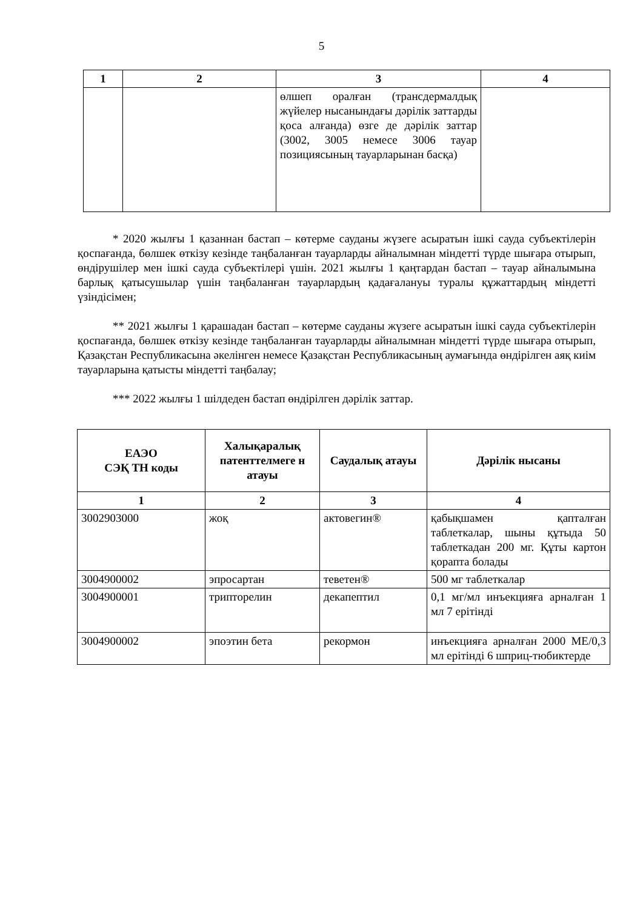5
| 1 | 2 | 3 | 4 |
| --- | --- | --- | --- |
| | | өлшеп оралған (трансдермалдық жүйелер нысанындағы дәрілік заттарды қоса алғанда) өзге де дәрілік заттар (3002, 3005 немесе 3006 тауар позициясының тауарларынан басқа) | |
* 2020 жылғы 1 қазаннан бастап – көтерме сауданы жүзеге асыратын ішкі сауда субъектілерін қоспағанда, бөлшек өткізу кезінде таңбаланған тауарларды айналымнан міндетті түрде шығара отырып, өндірушілер мен ішкі сауда субъектілері үшін. 2021 жылғы 1 қаңтардан бастап – тауар айналымына барлық қатысушылар үшін таңбаланған тауарлардың қадағалануы туралы құжаттардың міндетті үзіндісімен;
** 2021 жылғы 1 қарашадан бастап – көтерме сауданы жүзеге асыратын ішкі сауда субъектілерін қоспағанда, бөлшек өткізу кезінде таңбаланған тауарларды айналымнан міндетті түрде шығара отырып, Қазақстан Республикасына әкелінген немесе Қазақстан Республикасының аумағында өндірілген аяқ киім тауарларына қатысты міндетті таңбалау;
*** 2022 жылғы 1 шілдеден бастап өндірілген дәрілік заттар.
| ЕАЭО СЭҚ ТН коды | Халықаралық патенттелмеге н атауы | Саудалық атауы | Дәрілік нысаны |
| --- | --- | --- | --- |
| 1 | 2 | 3 | 4 |
| 3002903000 | жоқ | актовегин® | қабықшамен қапталған таблеткалар, шыны құтыда 50 таблеткадан 200 мг. Құты картон қорапта болады |
| 3004900002 | эпросартан | теветен® | 500 мг таблеткалар |
| 3004900001 | трипторелин | декапептил | 0,1 мг/мл инъекцияға арналған 1 мл 7 ерітінді |
| 3004900002 | эпоэтин бета | рекормон | инъекцияға арналған 2000 МЕ/0,3 мл ерітінді 6 шприц-тюбиктерде |